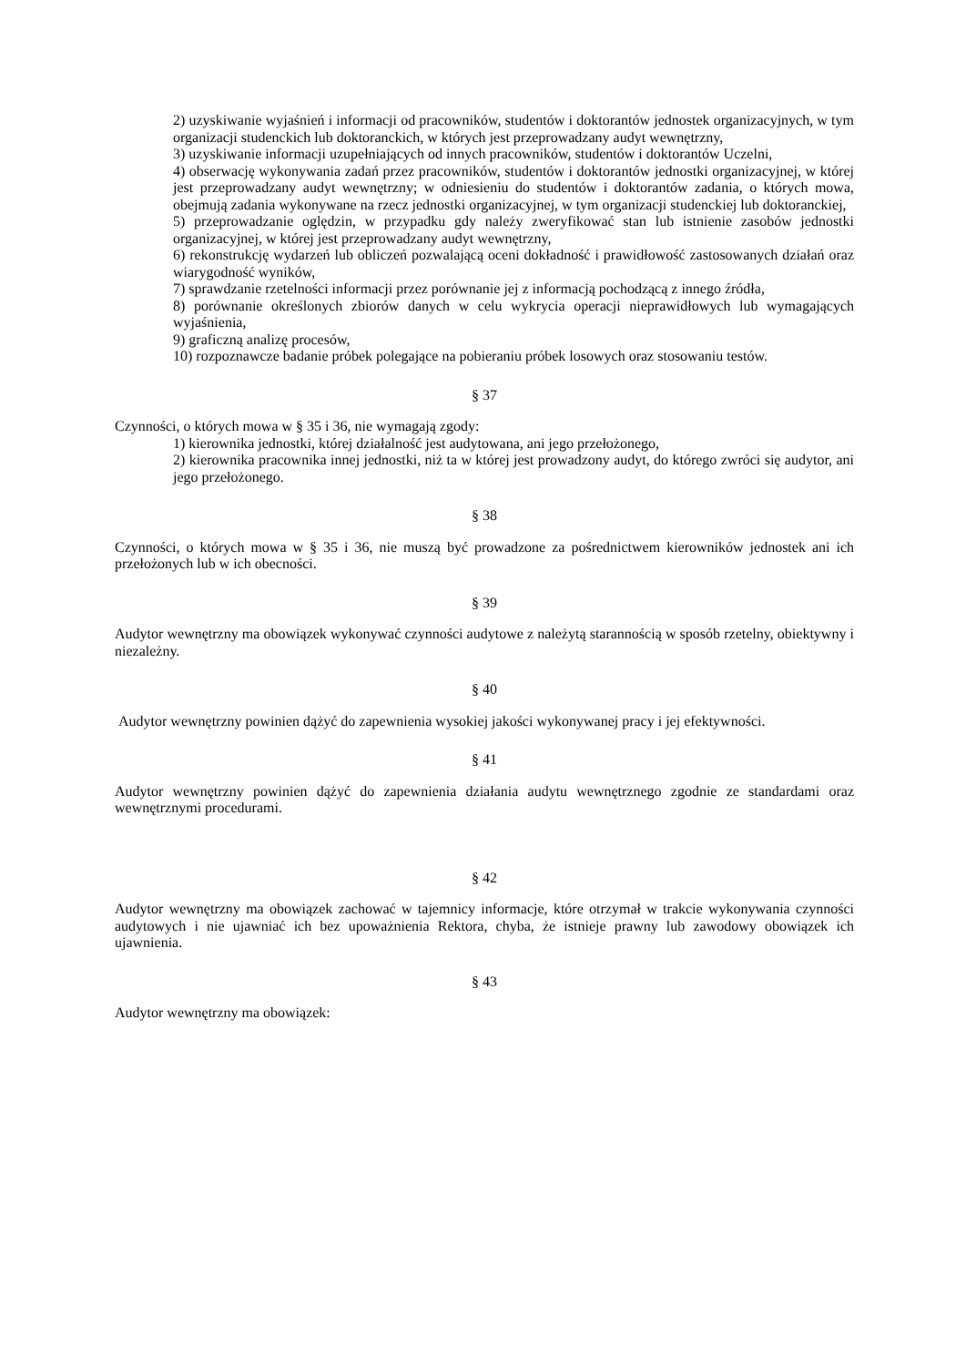2) uzyskiwanie wyjaśnień i informacji od pracowników, studentów i doktorantów jednostek organizacyjnych, w tym organizacji studenckich lub doktoranckich, w których jest przeprowadzany audyt wewnętrzny,
3) uzyskiwanie informacji uzupełniających od innych pracowników, studentów i doktorantów Uczelni,
4) obserwację wykonywania zadań przez pracowników, studentów i doktorantów jednostki organizacyjnej, w której jest przeprowadzany audyt wewnętrzny; w odniesieniu do studentów i doktorantów zadania, o których mowa, obejmują zadania wykonywane na rzecz jednostki organizacyjnej, w tym organizacji studenckiej lub doktoranckiej,
5) przeprowadzanie oględzin, w przypadku gdy należy zweryfikować stan lub istnienie zasobów jednostki organizacyjnej, w której jest przeprowadzany audyt wewnętrzny,
6) rekonstrukcję wydarzeń lub obliczeń pozwalającą oceni dokładność i prawidłowość zastosowanych działań oraz wiarygodność wyników,
7) sprawdzanie rzetelności informacji przez porównanie jej z informacją pochodzącą z innego źródła,
8) porównanie określonych zbiorów danych w celu wykrycia operacji nieprawidłowych lub wymagających wyjaśnienia,
9) graficzną analizę procesów,
10) rozpoznawcze badanie próbek polegające na pobieraniu próbek losowych oraz stosowaniu testów.
§ 37
Czynności, o których mowa w § 35 i 36, nie wymagają zgody:
1) kierownika jednostki, której działalność jest audytowana, ani jego przełożonego,
2) kierownika pracownika innej jednostki, niż ta w której jest prowadzony audyt, do którego zwróci się audytor, ani jego przełożonego.
§ 38
Czynności, o których mowa w § 35 i 36, nie muszą być prowadzone za pośrednictwem kierowników jednostek ani ich przełożonych lub w ich obecności.
§ 39
Audytor wewnętrzny ma obowiązek wykonywać czynności audytowe z należytą starannością w sposób rzetelny, obiektywny i niezależny.
§ 40
Audytor wewnętrzny powinien dążyć do zapewnienia wysokiej jakości wykonywanej pracy i jej efektywności.
§ 41
Audytor wewnętrzny powinien dążyć do zapewnienia działania audytu wewnętrznego zgodnie ze standardami oraz wewnętrznymi procedurami.
§ 42
Audytor wewnętrzny ma obowiązek zachować w tajemnicy informacje, które otrzymał w trakcie wykonywania czynności audytowych i nie ujawniać ich bez upoważnienia Rektora, chyba, że istnieje prawny lub zawodowy obowiązek ich ujawnienia.
§ 43
Audytor wewnętrzny ma obowiązek: